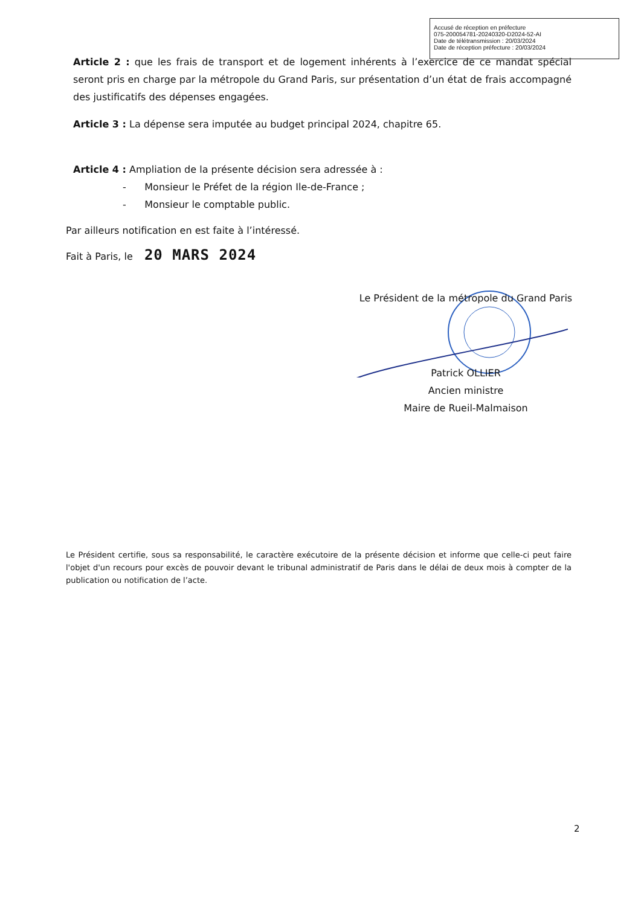Accusé de réception en préfecture
075-200054781-20240320-D2024-52-AI
Date de télétransmission : 20/03/2024
Date de réception préfecture : 20/03/2024
Article 2 : que les frais de transport et de logement inhérents à l’exercice de ce mandat spécial seront pris en charge par la métropole du Grand Paris, sur présentation d’un état de frais accompagné des justificatifs des dépenses engagées.
Article 3 : La dépense sera imputée au budget principal 2024, chapitre 65.
Article 4 : Ampliation de la présente décision sera adressée à :
- Monsieur le Préfet de la région Ile-de-France ;
- Monsieur le comptable public.
Par ailleurs notification en est faite à l’intéressé.
Fait à Paris, le 20 MARS 2024
Le Président de la métropole du Grand Paris
Patrick OLLIER
Ancien ministre
Maire de Rueil-Malmaison
Le Président certifie, sous sa responsabilité, le caractère exécutoire de la présente décision et informe que celle-ci peut faire l'objet d'un recours pour excès de pouvoir devant le tribunal administratif de Paris dans le délai de deux mois à compter de la publication ou notification de l’acte.
2